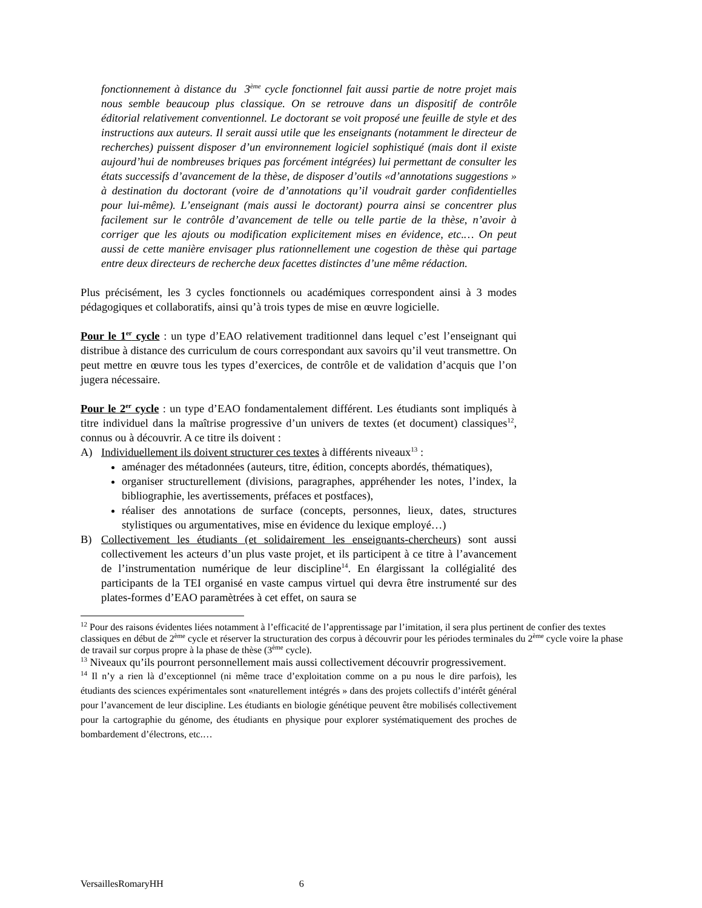fonctionnement à distance du 3<sup>ème</sup> cycle fonctionnel fait aussi partie de notre projet mais nous semble beaucoup plus classique. On se retrouve dans un dispositif de contrôle éditorial relativement conventionnel. Le doctorant se voit proposé une feuille de style et des instructions aux auteurs. Il serait aussi utile que les enseignants (notamment le directeur de recherches) puissent disposer d’un environnement logiciel sophistiqué (mais dont il existe aujourd’hui de nombreuses briques pas forcément intégrées) lui permettant de consulter les états successifs d’avancement de la thèse, de disposer d’outils «d’annotations suggestions » à destination du doctorant (voire de d’annotations qu’il voudrait garder confidentielles pour lui-même). L’enseignant (mais aussi le doctorant) pourra ainsi se concentrer plus facilement sur le contrôle d’avancement de telle ou telle partie de la thèse, n’avoir à corriger que les ajouts ou modification explicitement mises en évidence, etc.… On peut aussi de cette manière envisager plus rationnellement une cogestion de thèse qui partage entre deux directeurs de recherche deux facettes distinctes d’une même rédaction.
Plus précisément, les 3 cycles fonctionnels ou académiques correspondent ainsi à 3 modes pédagogiques et collaboratifs, ainsi qu’à trois types de mise en œuvre logicielle.
Pour le 1<sup>er</sup> cycle : un type d’EAO relativement traditionnel dans lequel c’est l’enseignant qui distribue à distance des curriculum de cours correspondant aux savoirs qu’il veut transmettre. On peut mettre en œuvre tous les types d’exercices, de contrôle et de validation d’acquis que l’on jugera nécessaire.
Pour le 2<sup>er</sup> cycle : un type d’EAO fondamentalement différent. Les étudiants sont impliqués à titre individuel dans la maîtrise progressive d’un univers de textes (et document) classiques<sup>12</sup>, connus ou à découvrir. A ce titre ils doivent :
A) Individuellement ils doivent structurer ces textes à différents niveaux<sup>13</sup> :
aménager des métadonnées (auteurs, titre, édition, concepts abordés, thématiques),
organiser structurellement (divisions, paragraphes, appréhender les notes, l’index, la bibliographie, les avertissements, préfaces et postfaces),
réaliser des annotations de surface (concepts, personnes, lieux, dates, structures stylistiques ou argumentatives, mise en évidence du lexique employé…)
B) Collectivement les étudiants (et solidairement les enseignants-chercheurs) sont aussi collectivement les acteurs d’un plus vaste projet, et ils participent à ce titre à l’avancement de l’instrumentation numérique de leur discipline<sup>14</sup>. En élargissant la collégialité des participants de la TEI organisé en vaste campus virtuel qui devra être instrumenté sur des plates-formes d’EAO paramètrées à cet effet, on saura se
<sup>12</sup> Pour des raisons évidentes liées notamment à l’efficacité de l’apprentissage par l’imitation, il sera plus pertinent de confier des textes classiques en début de 2<sup>ème</sup> cycle et réserver la structuration des corpus à découvrir pour les périodes terminales du 2<sup>ème</sup> cycle voire la phase de travail sur corpus propre à la phase de thèse (3<sup>ème</sup> cycle).
<sup>13</sup> Niveaux qu’ils pourront personnellement mais aussi collectivement découvrir progressivement.
<sup>14</sup> Il n’y a rien là d’exceptionnel (ni même trace d’exploitation comme on a pu nous le dire parfois), les étudiants des sciences expérimentales sont «naturellement intégrés » dans des projets collectifs d’intérêt général pour l’avancement de leur discipline. Les étudiants en biologie génétique peuvent être mobilisés collectivement pour la cartographie du génome, des étudiants en physique pour explorer systématiquement des proches de bombardement d’électrons, etc.…
VersaillesRomaryHH 6